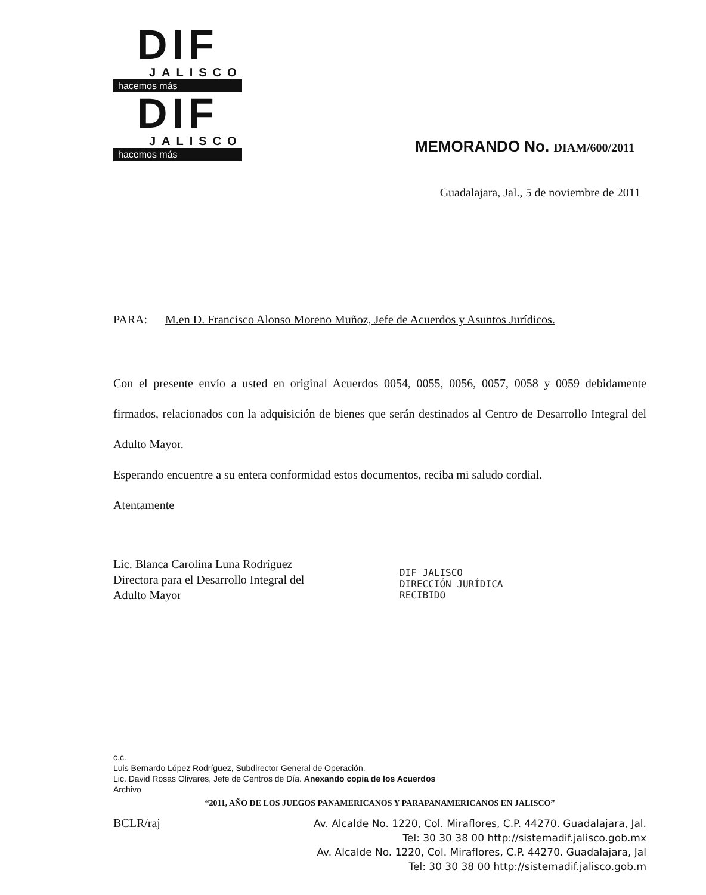DIF
JALISCO
hacemos más
DIF
JALISCO
hacemos más
MEMORANDO No. DIAM/600/2011
Guadalajara, Jal., 5 de noviembre de 2011
PARA: M.en D. Francisco Alonso Moreno Muñoz, Jefe de Acuerdos y Asuntos Jurídicos.
Con el presente envío a usted en original Acuerdos 0054, 0055, 0056, 0057, 0058 y 0059 debidamente firmados, relacionados con la adquisición de bienes que serán destinados al Centro de Desarrollo Integral del Adulto Mayor.
Esperando encuentre a su entera conformidad estos documentos, reciba mi saludo cordial.
Atentamente
Lic. Blanca Carolina Luna Rodríguez
Directora para el Desarrollo Integral del
Adulto Mayor
DIF JALISCO
DIRECCIÓN JURÍDICA
RECIBIDO
c.c.
Luis Bernardo López Rodríguez, Subdirector General de Operación.
Lic. David Rosas Olivares, Jefe de Centros de Día. Anexando copia de los Acuerdos
Archivo
“2011, AÑO DE LOS JUEGOS PANAMERICANOS Y PARAPANAMERICANOS EN JALISCO”
BCLR/raj
Av. Alcalde No. 1220, Col. Miraflores, C.P. 44270. Guadalajara, Jal.
Tel: 30 30 38 00 http://sistemadif.jalisco.gob.mx
Av. Alcalde No. 1220, Col. Miraflores, C.P. 44270. Guadalajara, Jal
Tel: 30 30 38 00 http://sistemadif.jalisco.gob.m